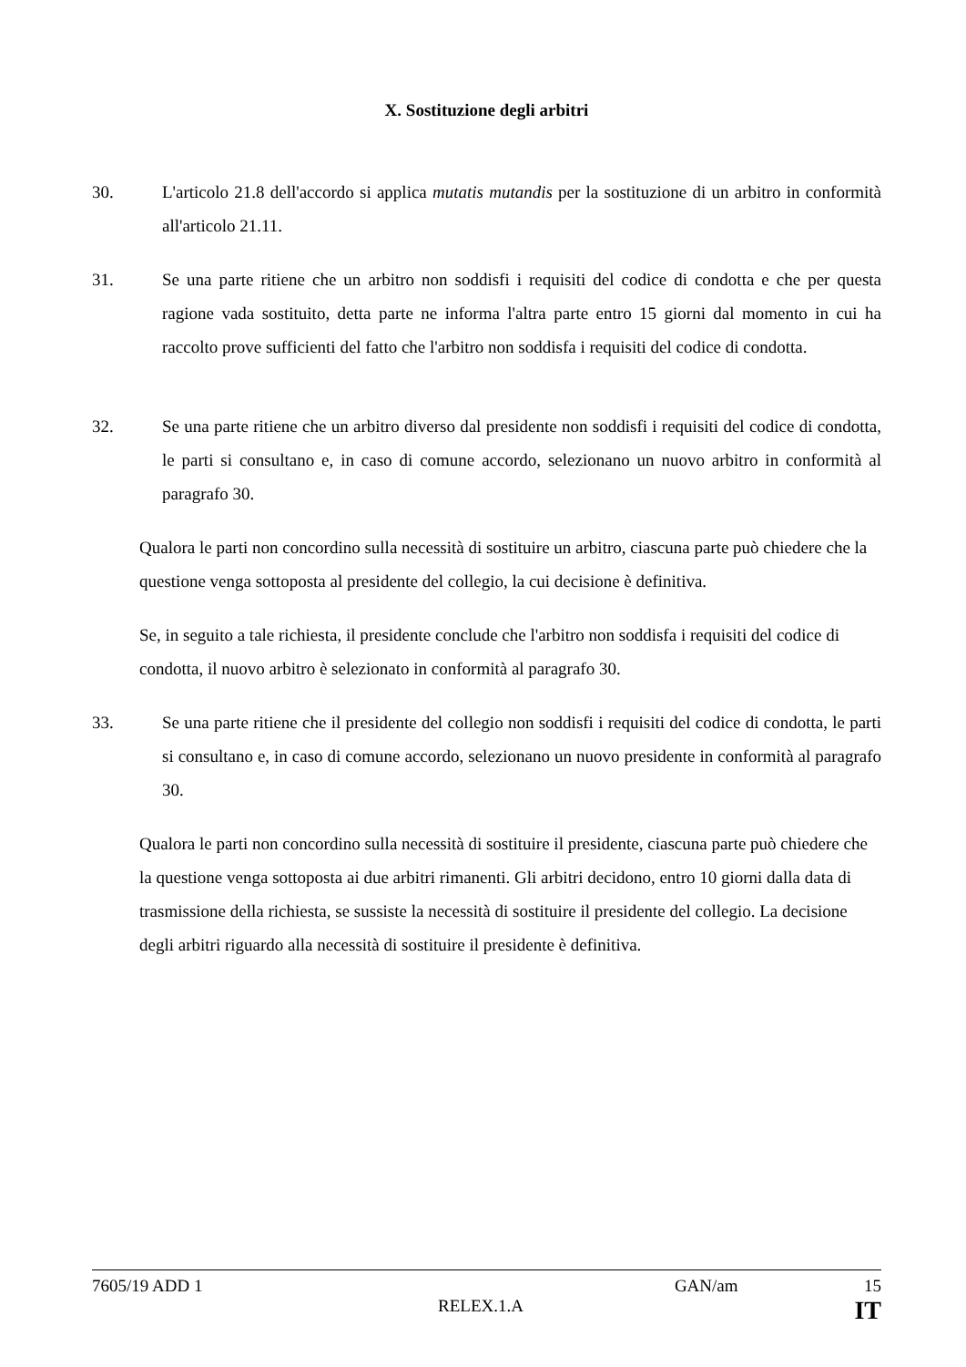X. Sostituzione degli arbitri
30. L'articolo 21.8 dell'accordo si applica mutatis mutandis per la sostituzione di un arbitro in conformità all'articolo 21.11.
31. Se una parte ritiene che un arbitro non soddisfi i requisiti del codice di condotta e che per questa ragione vada sostituito, detta parte ne informa l'altra parte entro 15 giorni dal momento in cui ha raccolto prove sufficienti del fatto che l'arbitro non soddisfa i requisiti del codice di condotta.
32. Se una parte ritiene che un arbitro diverso dal presidente non soddisfi i requisiti del codice di condotta, le parti si consultano e, in caso di comune accordo, selezionano un nuovo arbitro in conformità al paragrafo 30.
Qualora le parti non concordino sulla necessità di sostituire un arbitro, ciascuna parte può chiedere che la questione venga sottoposta al presidente del collegio, la cui decisione è definitiva.
Se, in seguito a tale richiesta, il presidente conclude che l'arbitro non soddisfa i requisiti del codice di condotta, il nuovo arbitro è selezionato in conformità al paragrafo 30.
33. Se una parte ritiene che il presidente del collegio non soddisfi i requisiti del codice di condotta, le parti si consultano e, in caso di comune accordo, selezionano un nuovo presidente in conformità al paragrafo 30.
Qualora le parti non concordino sulla necessità di sostituire il presidente, ciascuna parte può chiedere che la questione venga sottoposta ai due arbitri rimanenti. Gli arbitri decidono, entro 10 giorni dalla data di trasmissione della richiesta, se sussiste la necessità di sostituire il presidente del collegio. La decisione degli arbitri riguardo alla necessità di sostituire il presidente è definitiva.
7605/19 ADD 1 GAN/am 15
RELEX.1.A IT